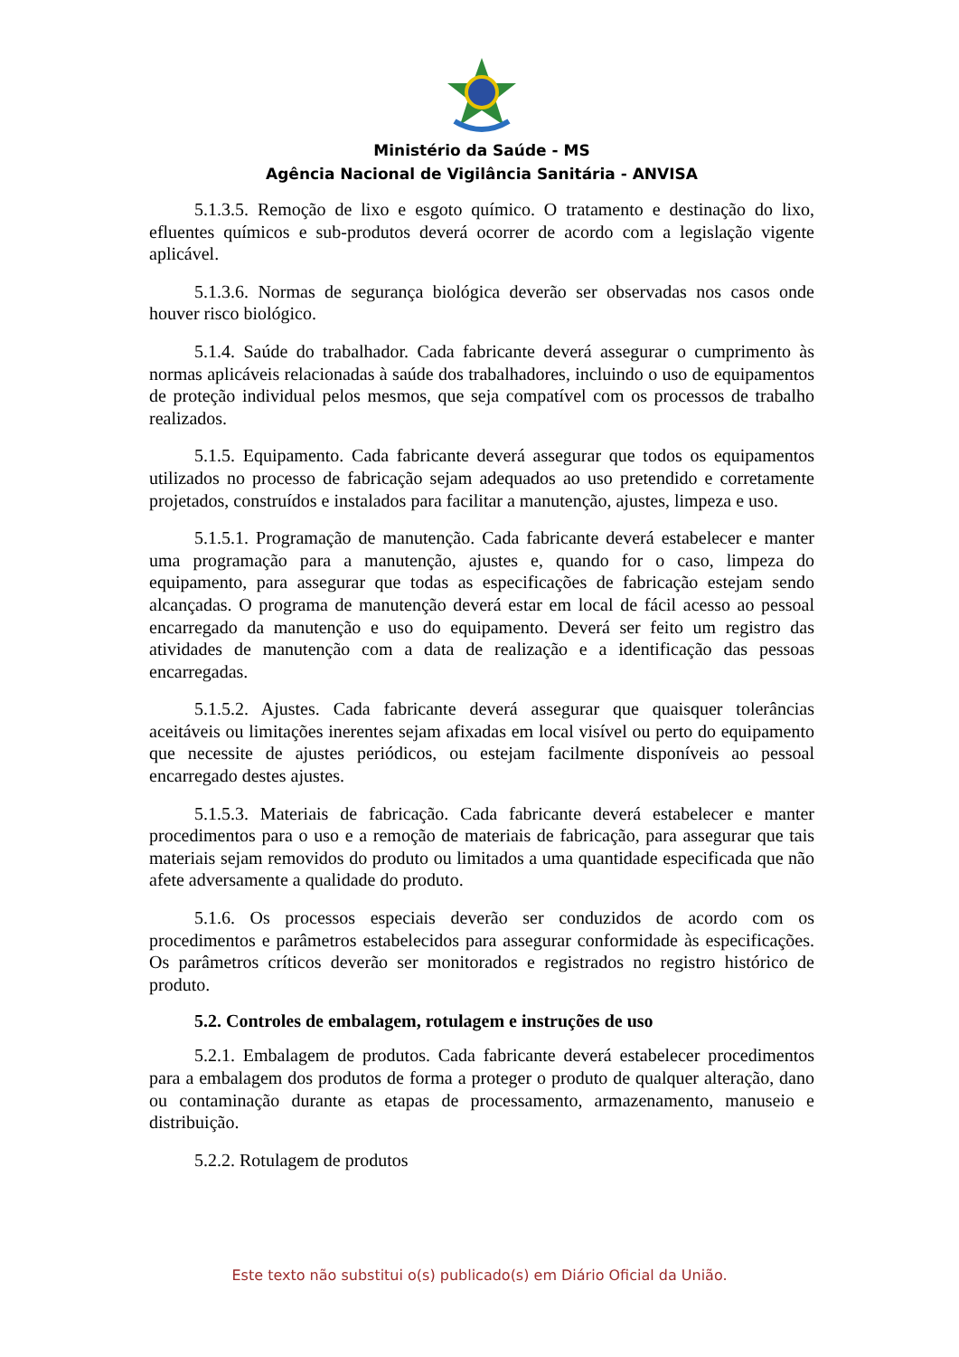Ministério da Saúde - MS
Agência Nacional de Vigilância Sanitária - ANVISA
5.1.3.5. Remoção de lixo e esgoto químico. O tratamento e destinação do lixo, efluentes químicos e sub-produtos deverá ocorrer de acordo com a legislação vigente aplicável.
5.1.3.6. Normas de segurança biológica deverão ser observadas nos casos onde houver risco biológico.
5.1.4. Saúde do trabalhador. Cada fabricante deverá assegurar o cumprimento às normas aplicáveis relacionadas à saúde dos trabalhadores, incluindo o uso de equipamentos de proteção individual pelos mesmos, que seja compatível com os processos de trabalho realizados.
5.1.5. Equipamento. Cada fabricante deverá assegurar que todos os equipamentos utilizados no processo de fabricação sejam adequados ao uso pretendido e corretamente projetados, construídos e instalados para facilitar a manutenção, ajustes, limpeza e uso.
5.1.5.1. Programação de manutenção. Cada fabricante deverá estabelecer e manter uma programação para a manutenção, ajustes e, quando for o caso, limpeza do equipamento, para assegurar que todas as especificações de fabricação estejam sendo alcançadas. O programa de manutenção deverá estar em local de fácil acesso ao pessoal encarregado da manutenção e uso do equipamento. Deverá ser feito um registro das atividades de manutenção com a data de realização e a identificação das pessoas encarregadas.
5.1.5.2. Ajustes. Cada fabricante deverá assegurar que quaisquer tolerâncias aceitáveis ou limitações inerentes sejam afixadas em local visível ou perto do equipamento que necessite de ajustes periódicos, ou estejam facilmente disponíveis ao pessoal encarregado destes ajustes.
5.1.5.3. Materiais de fabricação. Cada fabricante deverá estabelecer e manter procedimentos para o uso e a remoção de materiais de fabricação, para assegurar que tais materiais sejam removidos do produto ou limitados a uma quantidade especificada que não afete adversamente a qualidade do produto.
5.1.6. Os processos especiais deverão ser conduzidos de acordo com os procedimentos e parâmetros estabelecidos para assegurar conformidade às especificações. Os parâmetros críticos deverão ser monitorados e registrados no registro histórico de produto.
5.2. Controles de embalagem, rotulagem e instruções de uso
5.2.1. Embalagem de produtos. Cada fabricante deverá estabelecer procedimentos para a embalagem dos produtos de forma a proteger o produto de qualquer alteração, dano ou contaminação durante as etapas de processamento, armazenamento, manuseio e distribuição.
5.2.2. Rotulagem de produtos
Este texto não substitui o(s) publicado(s) em Diário Oficial da União.